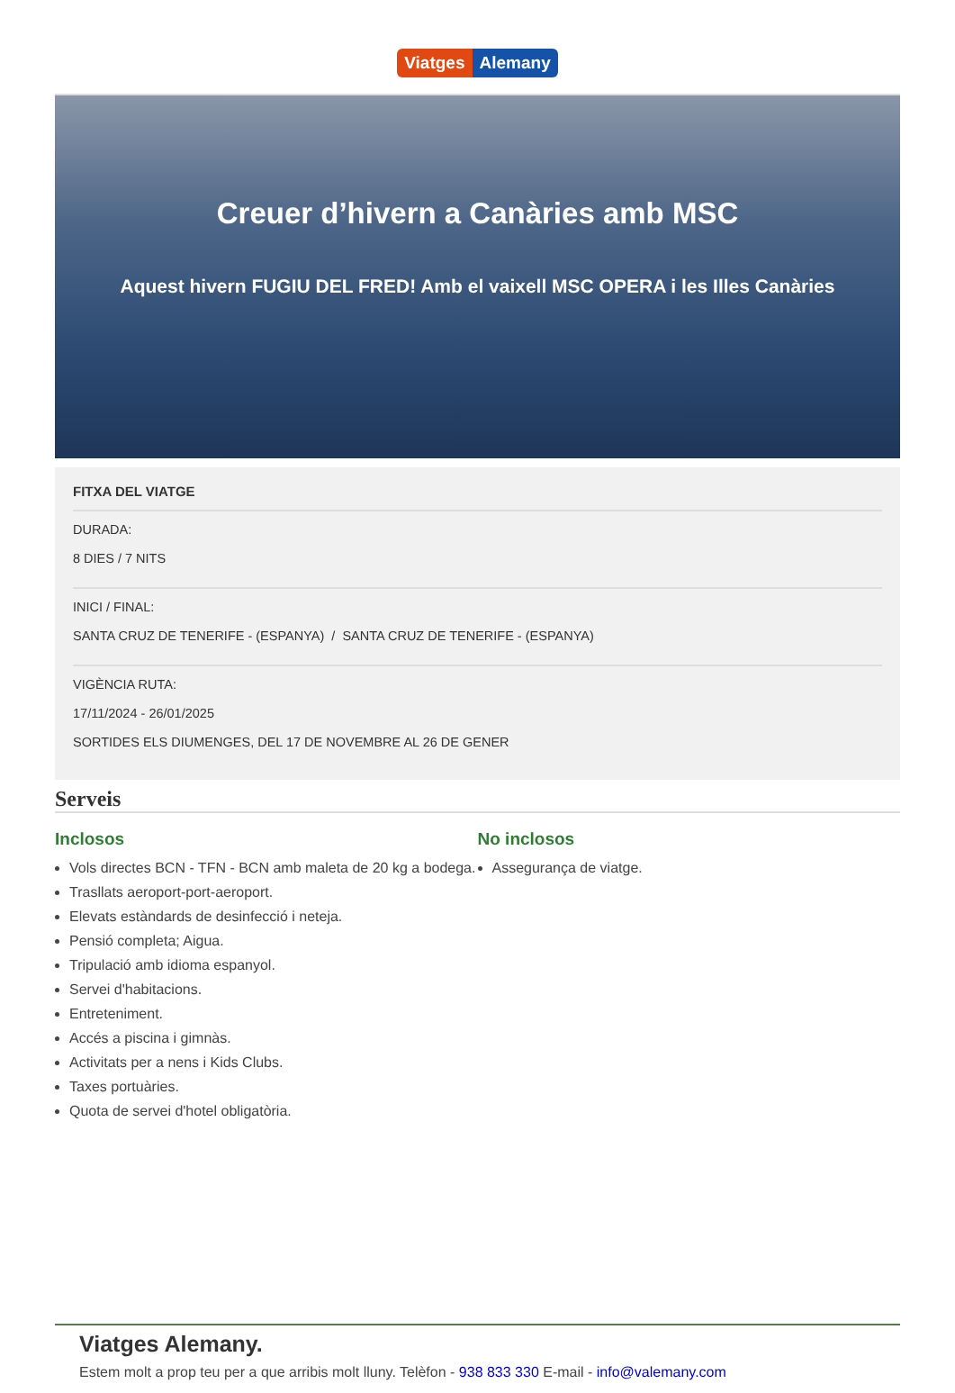Viatges Alemany
Creuer d’hivern a Canàries amb MSC
Aquest hivern FUGIU DEL FRED! Amb el vaixell MSC OPERA i les Illes Canàries
FITXA DEL VIATGE
DURADA:
8 DIES / 7 NITS
INICI / FINAL:
SANTA CRUZ DE TENERIFE - (ESPANYA) / SANTA CRUZ DE TENERIFE - (ESPANYA)
VIGÈNCIA RUTA:
17/11/2024 - 26/01/2025
SORTIDES ELS DIUMENGES, DEL 17 DE NOVEMBRE AL 26 DE GENER
Serveis
Inclosos
Vols directes BCN - TFN - BCN amb maleta de 20 kg a bodega.
Trasllats aeroport-port-aeroport.
Elevats estàndards de desinfecció i neteja.
Pensió completa; Aigua.
Tripulació amb idioma espanyol.
Servei d'habitacions.
Entreteniment.
Accés a piscina i gimnàs.
Activitats per a nens i Kids Clubs.
Taxes portuàries.
Quota de servei d'hotel obligatòria.
No inclosos
Assegurança de viatge.
Viatges Alemany.
Estem molt a prop teu per a que arribis molt lluny. Telèfon - 938 833 330 E-mail - info@valemany.com